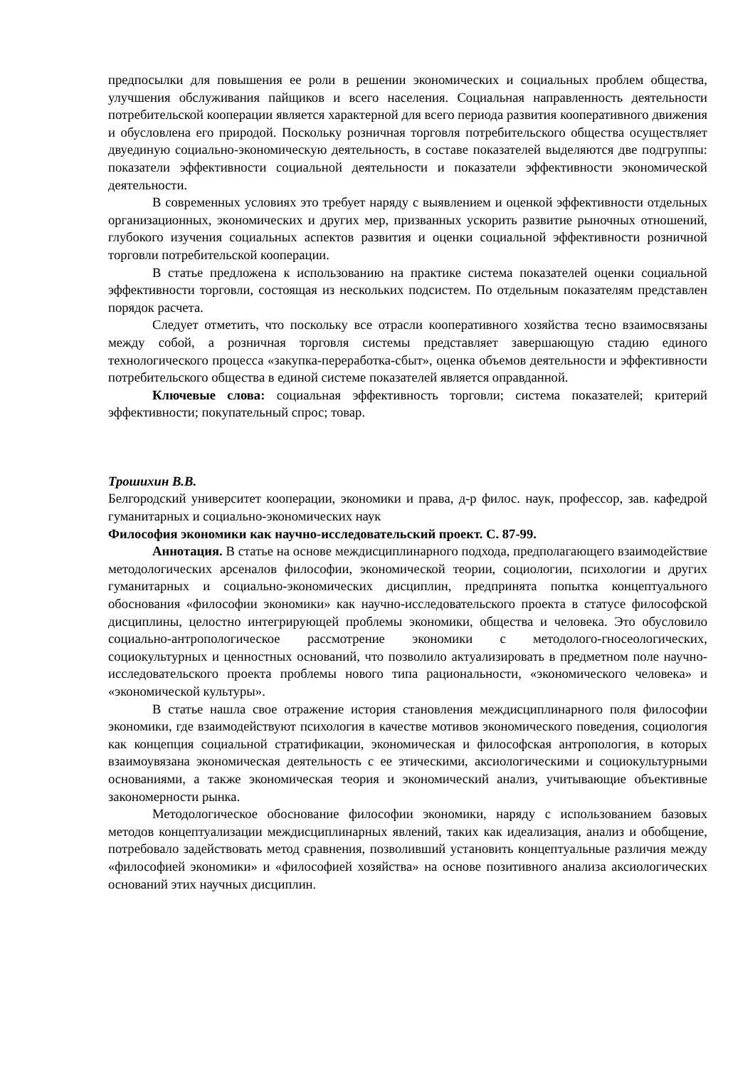предпосылки для повышения ее роли в решении экономических и социальных проблем общества, улучшения обслуживания пайщиков и всего населения. Социальная направленность деятельности потребительской кооперации является характерной для всего периода развития кооперативного движения и обусловлена его природой. Поскольку розничная торговля потребительского общества осуществляет двуединую социально-экономическую деятельность, в составе показателей выделяются две подгруппы: показатели эффективности социальной деятельности и показатели эффективности экономической деятельности.
В современных условиях это требует наряду с выявлением и оценкой эффективности отдельных организационных, экономических и других мер, призванных ускорить развитие рыночных отношений, глубокого изучения социальных аспектов развития и оценки социальной эффективности розничной торговли потребительской кооперации.
В статье предложена к использованию на практике система показателей оценки социальной эффективности торговли, состоящая из нескольких подсистем. По отдельным показателям представлен порядок расчета.
Следует отметить, что поскольку все отрасли кооперативного хозяйства тесно взаимосвязаны между собой, а розничная торговля системы представляет завершающую стадию единого технологического процесса «закупка-переработка-сбыт», оценка объемов деятельности и эффективности потребительского общества в единой системе показателей является оправданной.
Ключевые слова: социальная эффективность торговли; система показателей; критерий эффективности; покупательный спрос; товар.
Трошихин В.В.
Белгородский университет кооперации, экономики и права, д-р филос. наук, профессор, зав. кафедрой гуманитарных и социально-экономических наук
Философия экономики как научно-исследовательский проект. С. 87-99.
Аннотация. В статье на основе междисциплинарного подхода, предполагающего взаимодействие методологических арсеналов философии, экономической теории, социологии, психологии и других гуманитарных и социально-экономических дисциплин, предпринята попытка концептуального обоснования «философии экономики» как научно-исследовательского проекта в статусе философской дисциплины, целостно интегрирующей проблемы экономики, общества и человека. Это обусловило социально-антропологическое рассмотрение экономики с методолого-гносеологических, социокультурных и ценностных оснований, что позволило актуализировать в предметном поле научно-исследовательского проекта проблемы нового типа рациональности, «экономического человека» и «экономической культуры».
В статье нашла свое отражение история становления междисциплинарного поля философии экономики, где взаимодействуют психология в качестве мотивов экономического поведения, социология как концепция социальной стратификации, экономическая и философская антропология, в которых взаимоувязана экономическая деятельность с ее этическими, аксиологическими и социокультурными основаниями, а также экономическая теория и экономический анализ, учитывающие объективные закономерности рынка.
Методологическое обоснование философии экономики, наряду с использованием базовых методов концептуализации междисциплинарных явлений, таких как идеализация, анализ и обобщение, потребовало задействовать метод сравнения, позволивший установить концептуальные различия между «философией экономики» и «философией хозяйства» на основе позитивного анализа аксиологических оснований этих научных дисциплин.